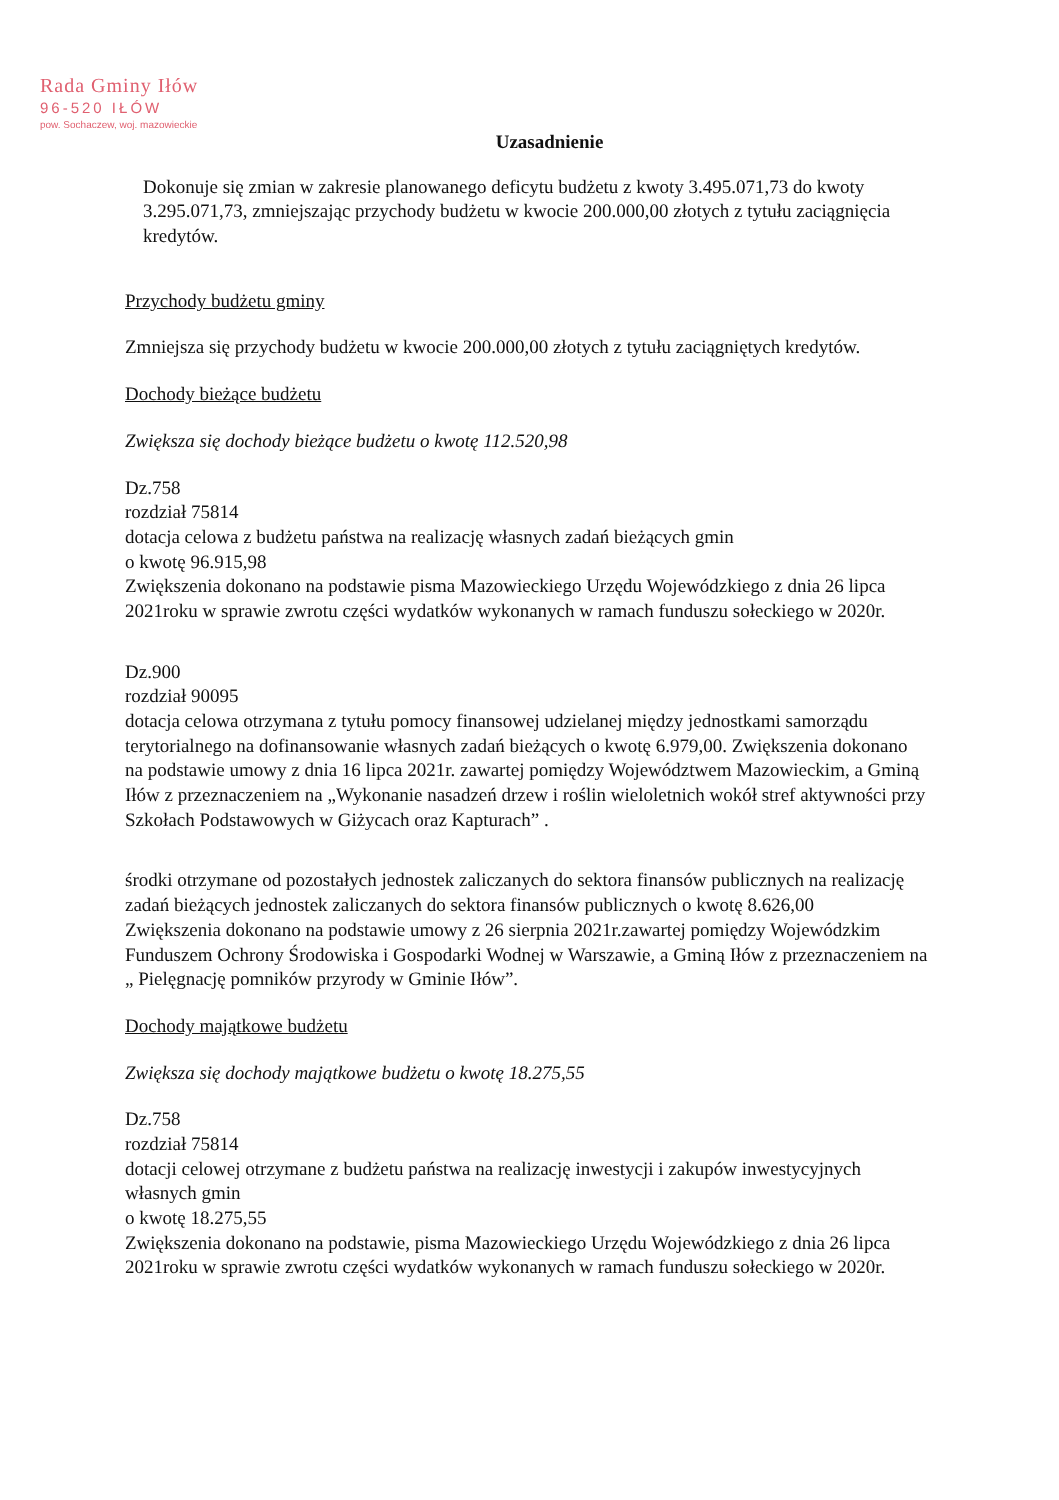Rada Gminy Iłów
96-520 IŁÓW
pow. Sochaczew, woj. mazowieckie
Uzasadnienie
Dokonuje się zmian w zakresie planowanego deficytu budżetu z kwoty 3.495.071,73 do kwoty 3.295.071,73, zmniejszając przychody budżetu w kwocie 200.000,00 złotych z tytułu zaciągnięcia kredytów.
Przychody budżetu gminy
Zmniejsza się przychody budżetu w kwocie 200.000,00 złotych z tytułu zaciągniętych kredytów.
Dochody bieżące budżetu
Zwiększa się dochody bieżące budżetu o kwotę 112.520,98
Dz.758
rozdział 75814
dotacja celowa z budżetu państwa na realizację własnych zadań bieżących gmin
o kwotę 96.915,98
Zwiększenia dokonano na podstawie pisma Mazowieckiego Urzędu Wojewódzkiego z dnia 26 lipca 2021roku w sprawie zwrotu części wydatków wykonanych w ramach funduszu sołeckiego w 2020r.
Dz.900
rozdział 90095
dotacja celowa otrzymana z tytułu pomocy finansowej udzielanej między jednostkami samorządu terytorialnego na dofinansowanie własnych zadań bieżących o kwotę 6.979,00. Zwiększenia dokonano na podstawie umowy z dnia 16 lipca 2021r. zawartej pomiędzy Województwem Mazowieckim, a Gminą Iłów z przeznaczeniem na „Wykonanie nasadzeń drzew i roślin wieloletnich wokół stref aktywności przy Szkołach Podstawowych w Giżycach oraz Kapturach” .
środki otrzymane od pozostałych jednostek zaliczanych do sektora finansów publicznych na realizację zadań bieżących jednostek zaliczanych do sektora finansów publicznych o kwotę 8.626,00
Zwiększenia dokonano na podstawie umowy z 26 sierpnia 2021r.zawartej pomiędzy Wojewódzkim Funduszem Ochrony Środowiska i Gospodarki Wodnej w Warszawie, a Gminą Iłów z przeznaczeniem na „ Pielęgnację pomników przyrody w Gminie Iłów”.
Dochody majątkowe budżetu
Zwiększa się dochody majątkowe budżetu o kwotę 18.275,55
Dz.758
rozdział 75814
dotacji celowej otrzymane z budżetu państwa na realizację inwestycji i zakupów inwestycyjnych własnych gmin
o kwotę 18.275,55
Zwiększenia dokonano na podstawie, pisma Mazowieckiego Urzędu Wojewódzkiego z dnia 26 lipca 2021roku w sprawie zwrotu części wydatków wykonanych w ramach funduszu sołeckiego w 2020r.